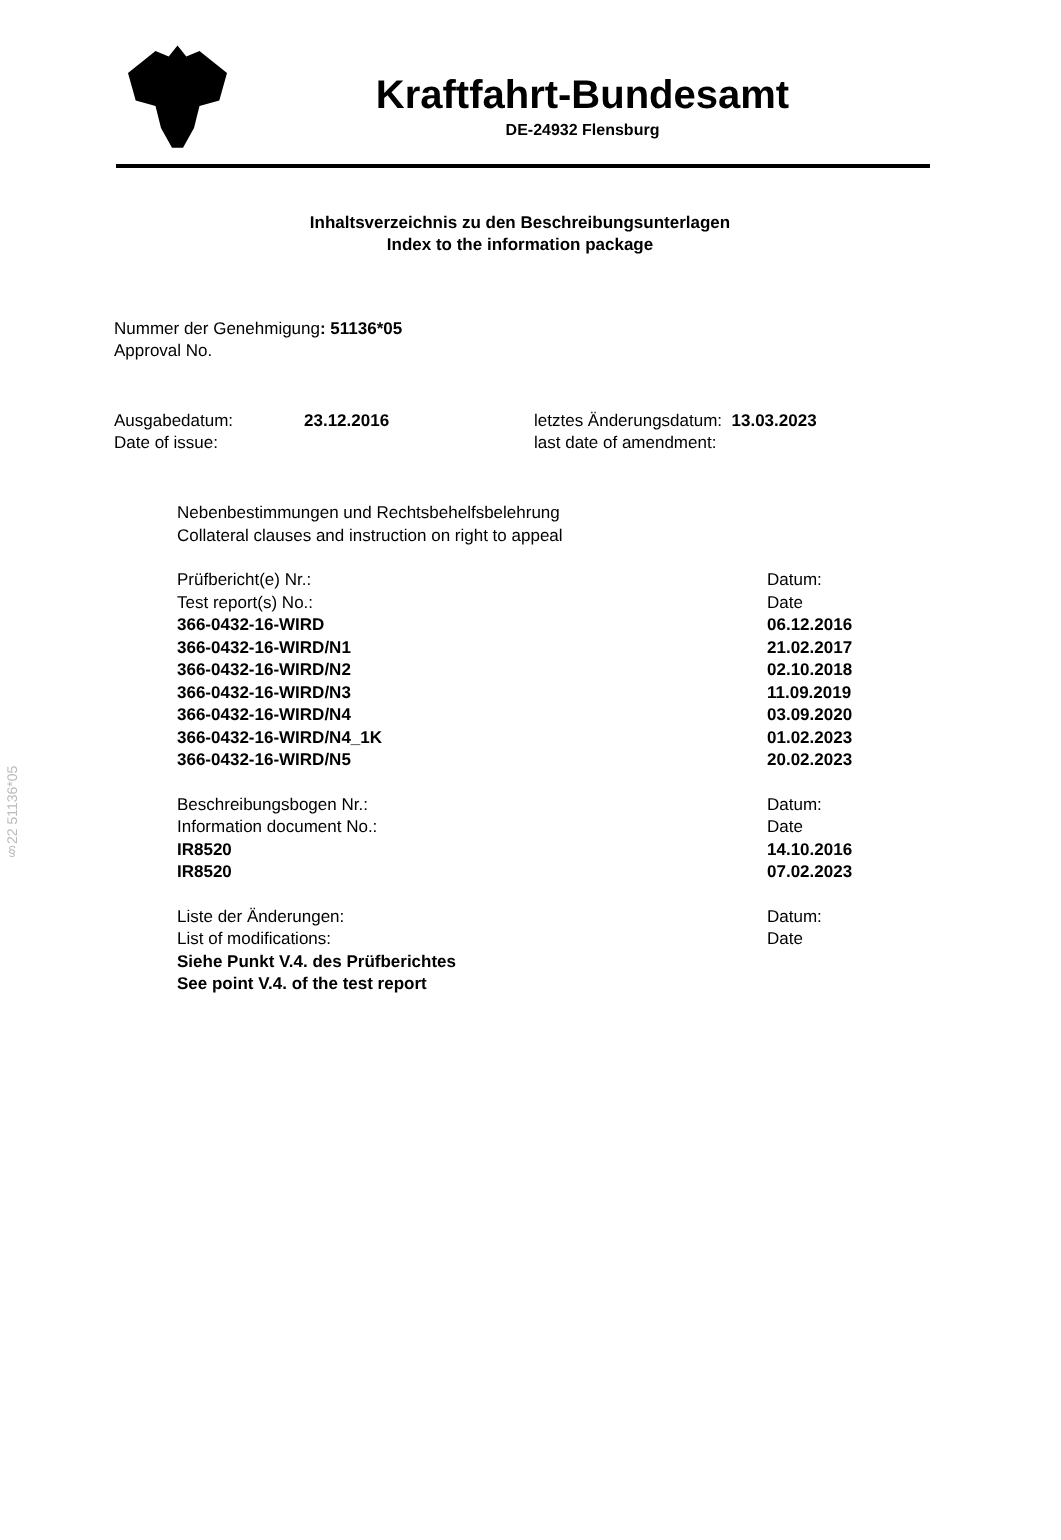§22 51136*05
Kraftfahrt-Bundesamt
DE-24932 Flensburg
Inhaltsverzeichnis zu den Beschreibungsunterlagen
Index to the information package
Nummer der Genehmigung: 51136*05
Approval No.
Ausgabedatum:
Date of issue:
23.12.2016 letztes Änderungsdatum: 13.03.2023
last date of amendment:
Nebenbestimmungen und Rechtsbehelfsbelehrung
Collateral clauses and instruction on right to appeal
Prüfbericht(e) Nr.: Datum:
Test report(s) No.: Date
366-0432-16-WIRD 06.12.2016
366-0432-16-WIRD/N1 21.02.2017
366-0432-16-WIRD/N2 02.10.2018
366-0432-16-WIRD/N3 11.09.2019
366-0432-16-WIRD/N4 03.09.2020
366-0432-16-WIRD/N4_1K 01.02.2023
366-0432-16-WIRD/N5 20.02.2023
Beschreibungsbogen Nr.: Datum:
Information document No.: Date
IR8520 14.10.2016
IR8520 07.02.2023
Liste der Änderungen: Datum:
List of modifications: Date
Siehe Punkt V.4. des Prüfberichtes
See point V.4. of the test report